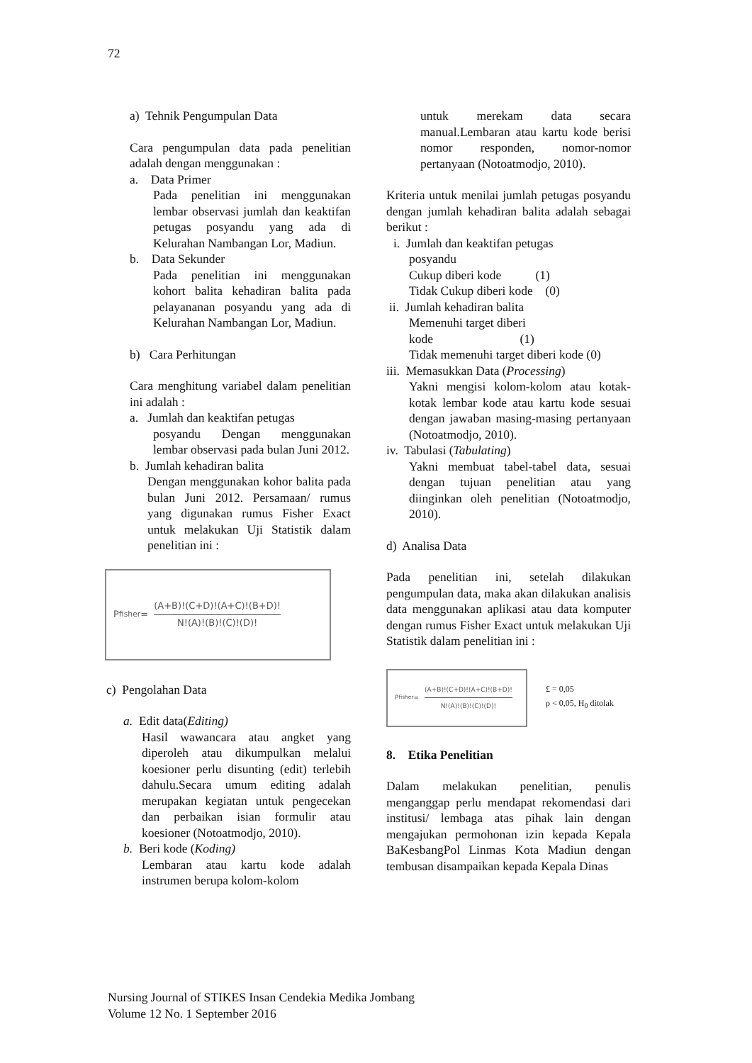72
a) Tehnik Pengumpulan Data
Cara pengumpulan data pada penelitian adalah dengan menggunakan :
a. Data Primer
Pada penelitian ini menggunakan lembar observasi jumlah dan keaktifan petugas posyandu yang ada di Kelurahan Nambangan Lor, Madiun.
b. Data Sekunder
Pada penelitian ini menggunakan kohort balita kehadiran balita pada pelayananan posyandu yang ada di Kelurahan Nambangan Lor, Madiun.
b) Cara Perhitungan
Cara menghitung variabel dalam penelitian ini adalah :
a. Jumlah dan keaktifan petugas
posyandu Dengan menggunakan lembar observasi pada bulan Juni 2012.
b. Jumlah kehadiran balita
Dengan menggunakan kohor balita pada bulan Juni 2012. Persamaan/ rumus yang digunakan rumus Fisher Exact untuk melakukan Uji Statistik dalam penelitian ini :
P<sub>fisher</sub> = (A+B)!(C+D)!(A+C)!(B+D)! N!(A)!(B)!(C)!(D)!
c) Pengolahan Data
a. Edit data(Editing)
Hasil wawancara atau angket yang diperoleh atau dikumpulkan melalui koesioner perlu disunting (edit) terlebih dahulu.Secara umum editing adalah merupakan kegiatan untuk pengecekan dan perbaikan isian formulir atau koesioner (Notoatmodjo, 2010).
b. Beri kode (Koding)
Lembaran atau kartu kode adalah instrumen berupa kolom-kolom
untuk merekam data secara manual.Lembaran atau kartu kode berisi nomor responden, nomor-nomor pertanyaan (Notoatmodjo, 2010).
Kriteria untuk menilai jumlah petugas posyandu dengan jumlah kehadiran balita adalah sebagai berikut :
i. Jumlah dan keaktifan petugas
posyandu
Cukup diberi kode (1)
Tidak Cukup diberi kode (0)
ii. Jumlah kehadiran balita
Memenuhi target diberi
kode (1)
Tidak memenuhi target diberi kode (0)
iii. Memasukkan Data (Processing)
Yakni mengisi kolom-kolom atau kotak-kotak lembar kode atau kartu kode sesuai dengan jawaban masing-masing pertanyaan (Notoatmodjo, 2010).
iv. Tabulasi (Tabulating)
Yakni membuat tabel-tabel data, sesuai dengan tujuan penelitian atau yang diinginkan oleh penelitian (Notoatmodjo, 2010).
d) Analisa Data
Pada penelitian ini, setelah dilakukan pengumpulan data, maka akan dilakukan analisis data menggunakan aplikasi atau data komputer dengan rumus Fisher Exact untuk melakukan Uji Statistik dalam penelitian ini :
P<sub>fisher</sub> = (A+B)!(C+D)!(A+C)!(B+D)! N!(A)!(B)!(C)!(D)!
£ = 0,05
ρ < 0,05, H<sub>0</sub> ditolak
8. Etika Penelitian
Dalam melakukan penelitian, penulis menganggap perlu mendapat rekomendasi dari institusi/ lembaga atas pihak lain dengan mengajukan permohonan izin kepada Kepala BaKesbangPol Linmas Kota Madiun dengan tembusan disampaikan kepada Kepala Dinas
Nursing Journal of STIKES Insan Cendekia Medika Jombang
Volume 12 No. 1 September 2016